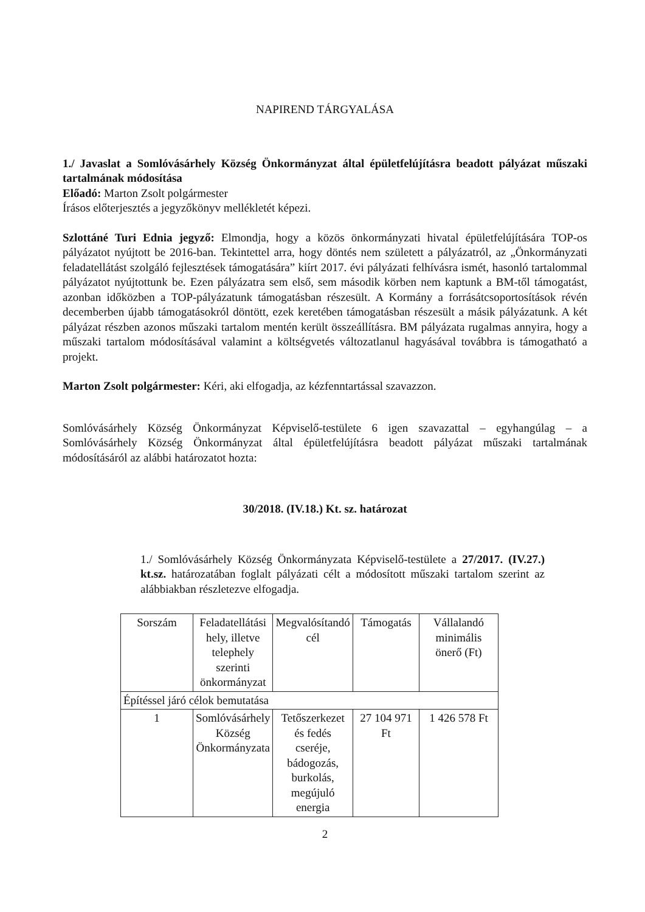NAPIREND TÁRGYALÁSA
1./ Javaslat a Somlóvásárhely Község Önkormányzat által épületfelújításra beadott pályázat műszaki tartalmának módosítása
Előadó: Marton Zsolt polgármester
Írásos előterjesztés a jegyzőkönyv mellékletét képezi.
Szlottáné Turi Ednia jegyző: Elmondja, hogy a közös önkormányzati hivatal épületfelújítására TOP-os pályázatot nyújtott be 2016-ban. Tekintettel arra, hogy döntés nem született a pályázatról, az „Önkormányzati feladatellátást szolgáló fejlesztések támogatására” kiírt 2017. évi pályázati felhívásra ismét, hasonló tartalommal pályázatot nyújtottunk be. Ezen pályázatra sem első, sem második körben nem kaptunk a BM-től támogatást, azonban időközben a TOP-pályázatunk támogatásban részesült. A Kormány a forrásátcsoportosítások révén decemberben újabb támogatásokról döntött, ezek keretében támogatásban részesült a másik pályázatunk. A két pályázat részben azonos műszaki tartalom mentén került összeállításra. BM pályázata rugalmas annyira, hogy a műszaki tartalom módosításával valamint a költségvetés változatlanul hagyásával továbbra is támogatható a projekt.
Marton Zsolt polgármester: Kéri, aki elfogadja, az kézfenntartással szavazzon.
Somlóvásárhely Község Önkormányzat Képviselő-testülete 6 igen szavazattal – egyhangúlag – a Somlóvásárhely Község Önkormányzat által épületfelújításra beadott pályázat műszaki tartalmának módosításáról az alábbi határozatot hozta:
30/2018. (IV.18.) Kt. sz. határozat
1./ Somlóvásárhely Község Önkormányzata Képviselő-testülete a 27/2017. (IV.27.) kt.sz. határozatában foglalt pályázati célt a módosított műszaki tartalom szerint az alábbiakban részletezve elfogadja.
| Sorszám | Feladatellátási hely, illetve telephely szerinti önkormányzat | Megvalósítandó cél | Támogatás | Vállalandó minimális önerő (Ft) |
| Építéssel járó célok bemutatása | | | | |
| 1 | Somlóvásárhely Község Önkormányzata | Tetőszerkezet és fedés cseréje, bádogozás, burkolás, megújuló energia | 27 104 971 Ft | 1 426 578 Ft |
2